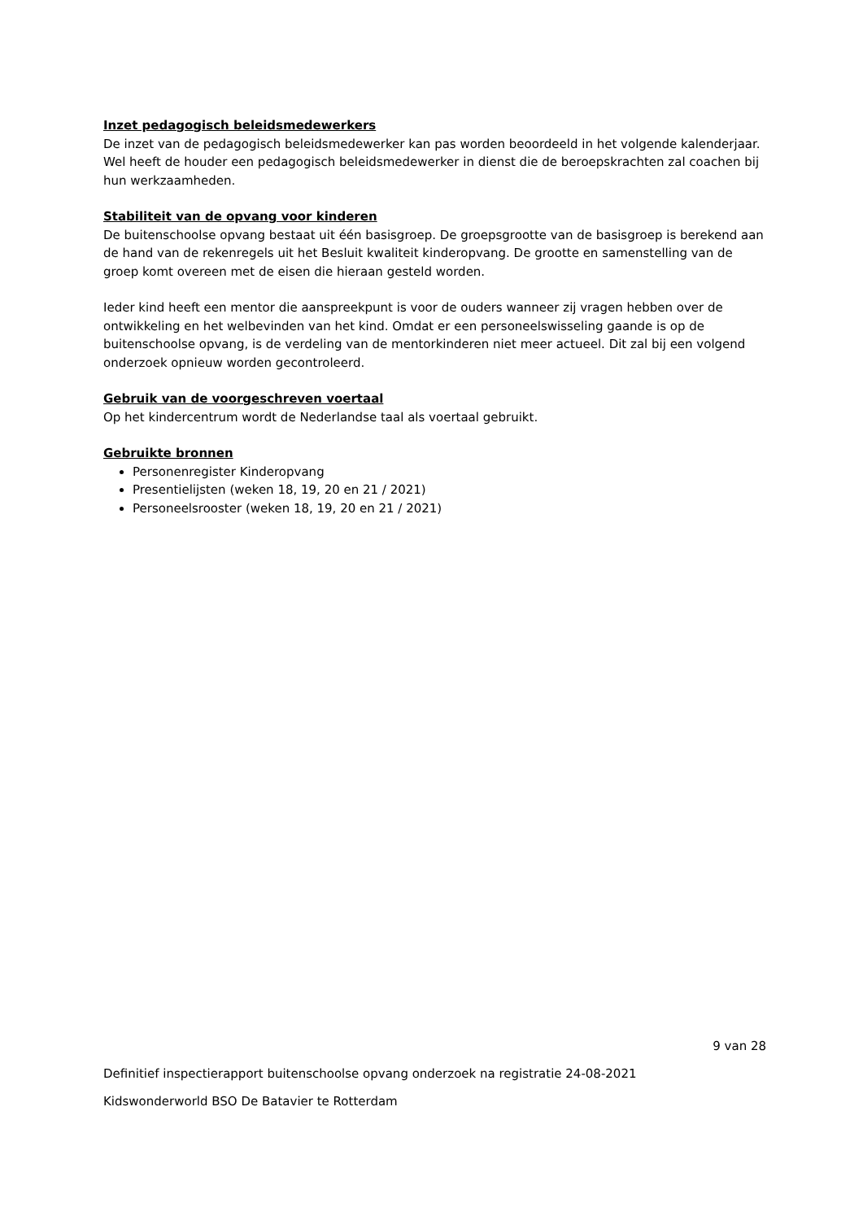Inzet pedagogisch beleidsmedewerkers
De inzet van de pedagogisch beleidsmedewerker kan pas worden beoordeeld in het volgende kalenderjaar. Wel heeft de houder een pedagogisch beleidsmedewerker in dienst die de beroepskrachten zal coachen bij hun werkzaamheden.
Stabiliteit van de opvang voor kinderen
De buitenschoolse opvang bestaat uit één basisgroep. De groepsgrootte van de basisgroep is berekend aan de hand van de rekenregels uit het Besluit kwaliteit kinderopvang. De grootte en samenstelling van de groep komt overeen met de eisen die hieraan gesteld worden.
Ieder kind heeft een mentor die aanspreekpunt is voor de ouders wanneer zij vragen hebben over de ontwikkeling en het welbevinden van het kind. Omdat er een personeelswisseling gaande is op de buitenschoolse opvang, is de verdeling van de mentorkinderen niet meer actueel. Dit zal bij een volgend onderzoek opnieuw worden gecontroleerd.
Gebruik van de voorgeschreven voertaal
Op het kindercentrum wordt de Nederlandse taal als voertaal gebruikt.
Gebruikte bronnen
Personenregister Kinderopvang
Presentielijsten (weken 18, 19, 20 en 21 / 2021)
Personeelsrooster (weken 18, 19, 20 en 21 / 2021)
9 van 28
Definitief inspectierapport buitenschoolse opvang onderzoek na registratie 24-08-2021
Kidswonderworld BSO De Batavier te Rotterdam